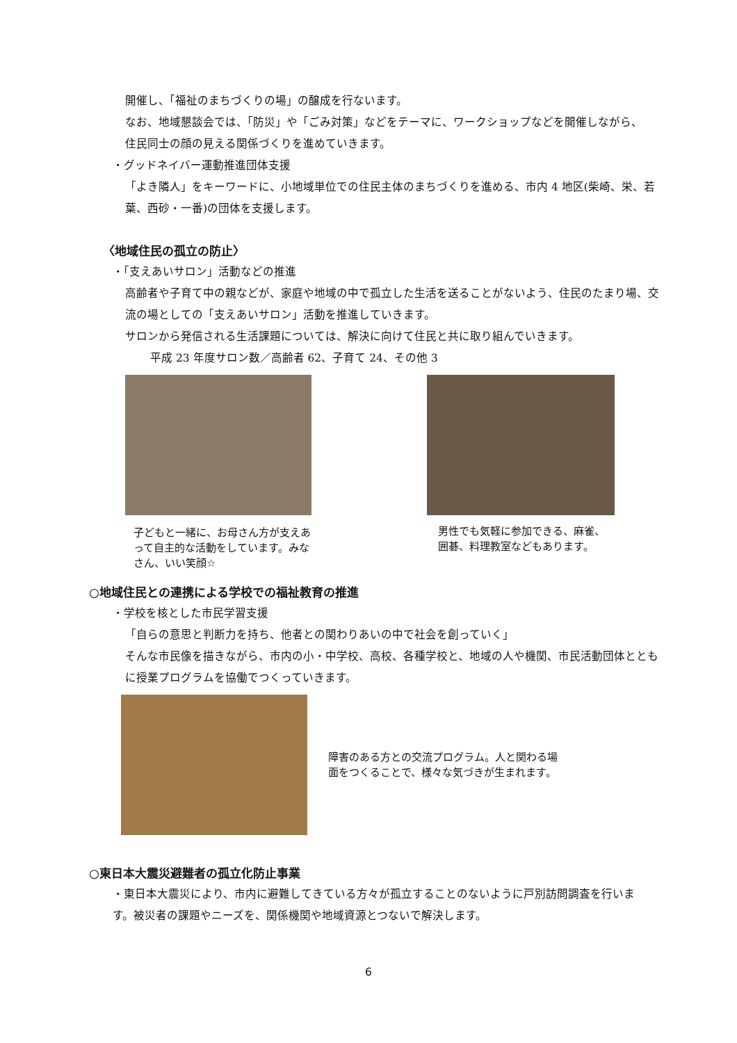開催し、「福祉のまちづくりの場」の醸成を行ないます。
なお、地域懇談会では、「防災」や「ごみ対策」などをテーマに、ワークショップなどを開催しながら、
住民同士の顔の見える関係づくりを進めていきます。
・グッドネイバー運動推進団体支援
「よき隣人」をキーワードに、小地域単位での住民主体のまちづくりを進める、市内 4 地区(柴崎、栄、若葉、西砂・一番)の団体を支援します。
〈地域住民の孤立の防止〉
・「支えあいサロン」活動などの推進
高齢者や子育て中の親などが、家庭や地域の中で孤立した生活を送ることがないよう、住民のたまり場、交流の場としての「支えあいサロン」活動を推進していきます。
サロンから発信される生活課題については、解決に向けて住民と共に取り組んでいきます。
平成 23 年度サロン数／高齢者 62、子育て 24、その他 3
子どもと一緒に、お母さん方が支えあって自主的な活動をしています。みなさん、いい笑顔☆
男性でも気軽に参加できる、麻雀、囲碁、料理教室などもあります。
○地域住民との連携による学校での福祉教育の推進
・学校を核とした市民学習支援
「自らの意思と判断力を持ち、他者との関わりあいの中で社会を創っていく」
そんな市民像を描きながら、市内の小・中学校、高校、各種学校と、地域の人や機関、市民活動団体とともに授業プログラムを協働でつくっていきます。
障害のある方との交流プログラム。人と関わる場面をつくることで、様々な気づきが生まれます。
○東日本大震災避難者の孤立化防止事業
・東日本大震災により、市内に避難してきている方々が孤立することのないように戸別訪問調査を行います。被災者の課題やニーズを、関係機関や地域資源とつないで解決します。
6